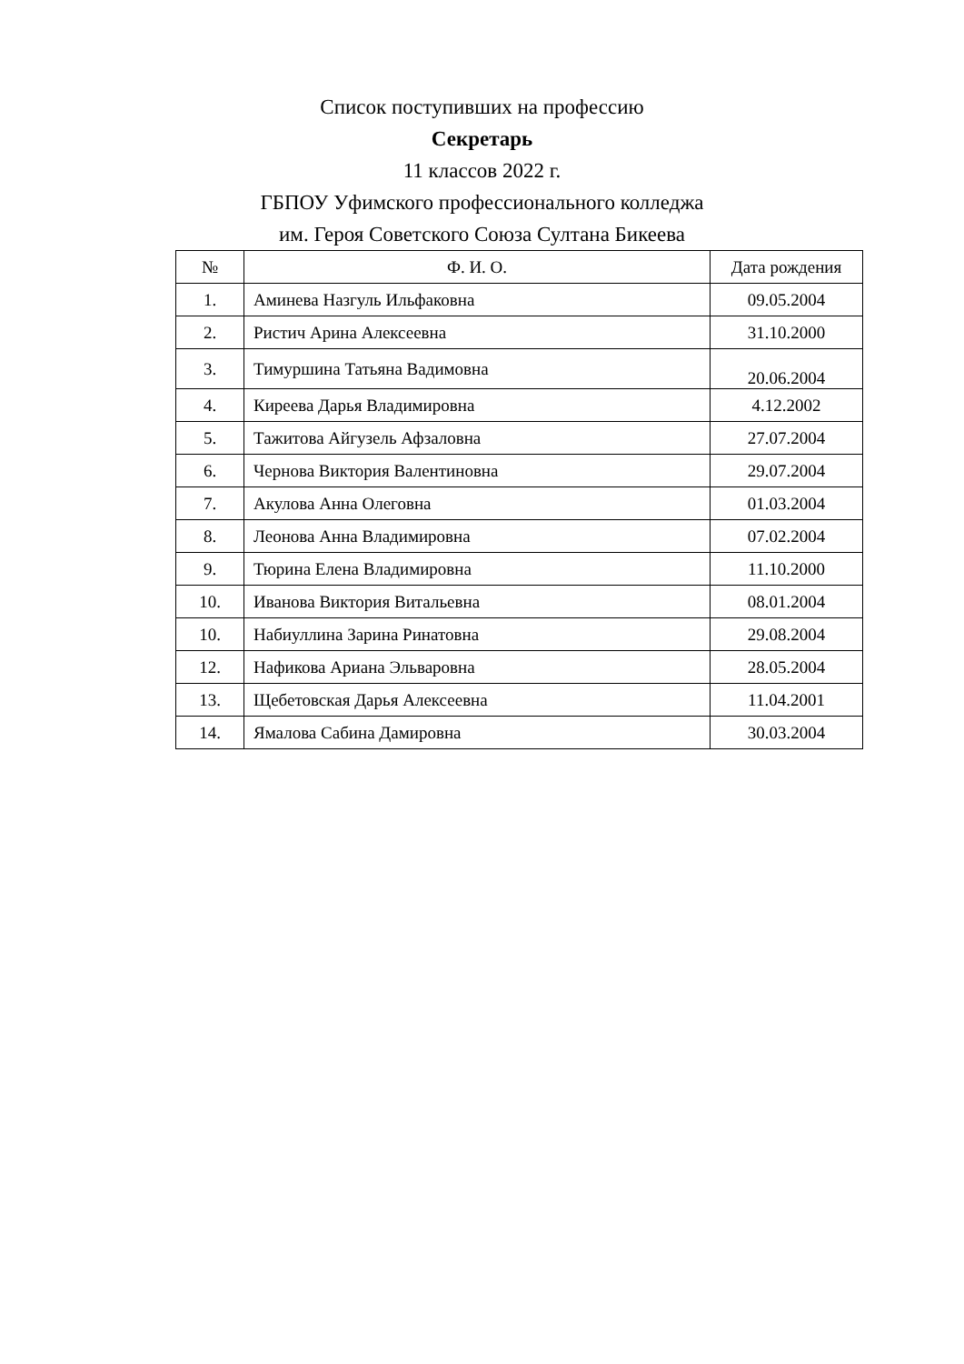Список поступивших на профессию
Секретарь
11 классов 2022 г.
ГБПОУ Уфимского профессионального колледжа
им. Героя Советского Союза Султана Бикеева
| № | Ф. И. О. | Дата рождения |
| --- | --- | --- |
| 1. | Аминева Назгуль Ильфаковна | 09.05.2004 |
| 2. | Ристич Арина Алексеевна | 31.10.2000 |
| 3. | Тимуршина Татьяна Вадимовна | 20.06.2004 |
| 4. | Киреева Дарья Владимировна | 4.12.2002 |
| 5. | Тажитова Айгузель Афзаловна | 27.07.2004 |
| 6. | Чернова Виктория Валентиновна | 29.07.2004 |
| 7. | Акулова Анна Олеговна | 01.03.2004 |
| 8. | Леонова Анна Владимировна | 07.02.2004 |
| 9. | Тюрина Елена Владимировна | 11.10.2000 |
| 10. | Иванова Виктория Витальевна | 08.01.2004 |
| 10. | Набиуллина Зарина Ринатовна | 29.08.2004 |
| 12. | Нафикова Ариана Эльваровна | 28.05.2004 |
| 13. | Щебетовская Дарья Алексеевна | 11.04.2001 |
| 14. | Ямалова Сабина Дамировна | 30.03.2004 |